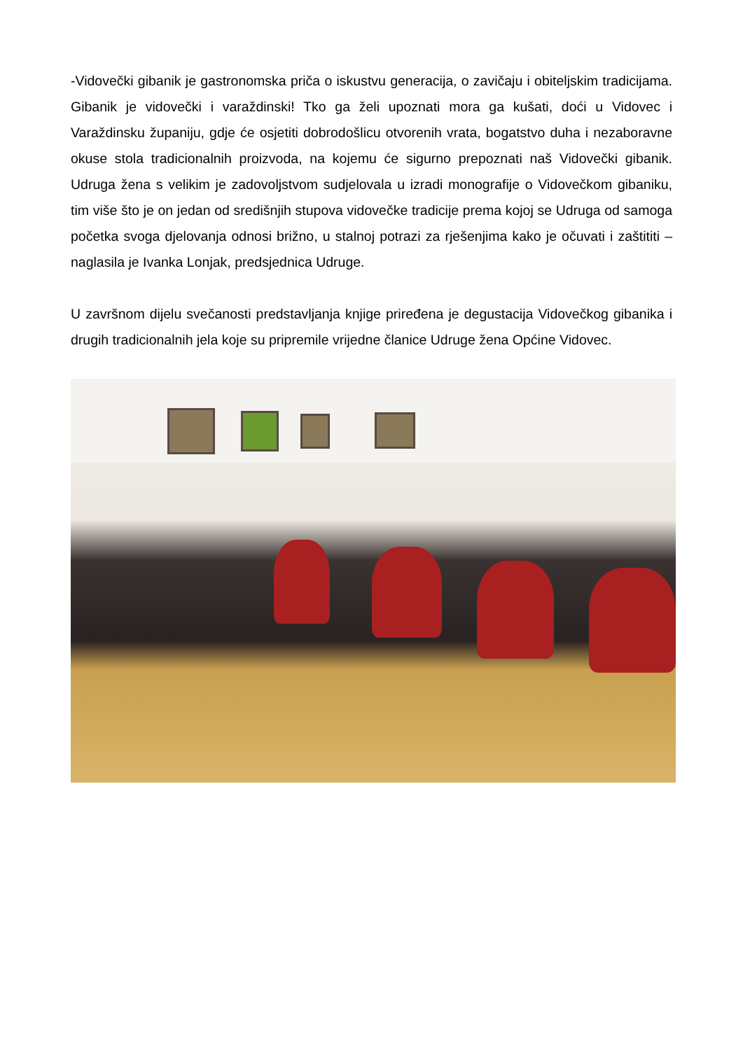-Vidovečki gibanik je gastronomska priča o iskustvu generacija, o zavičaju i obiteljskim tradicijama. Gibanik je vidovečki i varaždinski! Tko ga želi upoznati mora ga kušati, doći u Vidovec i Varaždinsku županiju, gdje će osjetiti dobrodošlicu otvorenih vrata, bogatstvo duha i nezaboravne okuse stola tradicionalnih proizvoda, na kojemu će sigurno prepoznati naš Vidovečki gibanik. Udruga žena s velikim je zadovoljstvom sudjelovala u izradi monografije o Vidovečkom gibaniku, tim više što je on jedan od središnjih stupova vidovečke tradicije prema kojoj se Udruga od samoga početka svoga djelovanja odnosi brižno, u stalnoj potrazi za rješenjima kako je očuvati i zaštititi – naglasila je Ivanka Lonjak, predsjednica Udruge.
U završnom dijelu svečanosti predstavljanja knjige priređena je degustacija Vidovečkog gibanika i drugih tradicionalnih jela koje su pripremile vrijedne članice Udruge žena Općine Vidovec.